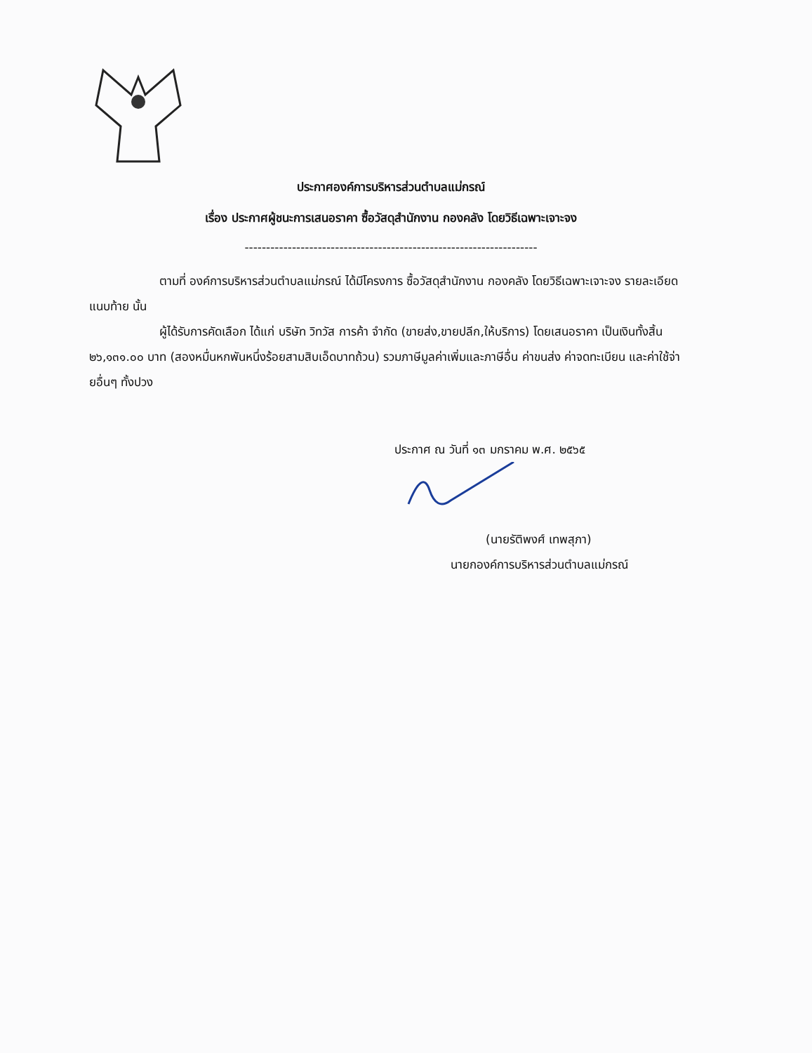ประกาศองค์การบริหารส่วนตำบลแม่กรณ์
เรื่อง ประกาศผู้ชนะการเสนอราคา ซื้อวัสดุสำนักงาน กองคลัง โดยวิธีเฉพาะเจาะจง
--------------------------------------------------------------------
ตามที่ องค์การบริหารส่วนตำบลแม่กรณ์ ได้มีโครงการ ซื้อวัสดุสำนักงาน กองคลัง โดยวิธีเฉพาะเจาะจง รายละเอียดแนบท้าย นั้น
ผู้ได้รับการคัดเลือก ได้แก่ บริษัท วิทวัส การค้า จำกัด (ขายส่ง,ขายปลีก,ให้บริการ) โดยเสนอราคา เป็นเงินทั้งสิ้น ๒๖,๑๓๑.๐๐ บาท (สองหมื่นหกพันหนึ่งร้อยสามสิบเอ็ดบาทถ้วน) รวมภาษีมูลค่าเพิ่มและภาษีอื่น ค่าขนส่ง ค่าจดทะเบียน และค่าใช้จ่ายอื่นๆ ทั้งปวง
ประกาศ ณ วันที่ ๑๓ มกราคม พ.ศ. ๒๕๖๕
(นายรัติพงศ์ เทพสุภา)
นายกองค์การบริหารส่วนตำบลแม่กรณ์